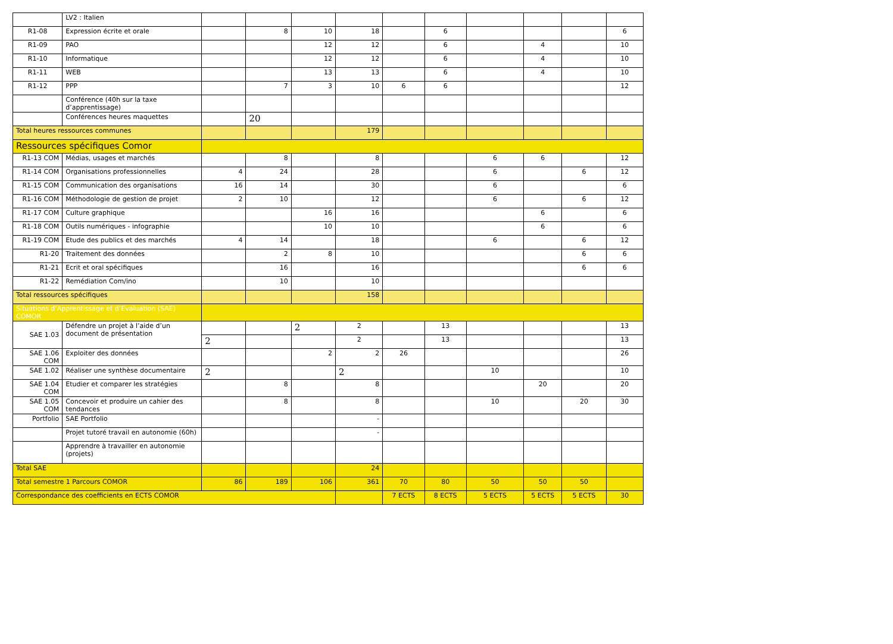| | LV2 : Italien | | | | | | | | | | |
| R1-08 | Expression écrite et orale | | 8 | 10 | 18 | | 6 | | | | 6 |
| R1-09 | PAO | | | 12 | 12 | | 6 | | 4 | | 10 |
| R1-10 | Informatique | | | 12 | 12 | | 6 | | 4 | | 10 |
| R1-11 | WEB | | | 13 | 13 | | 6 | | 4 | | 10 |
| R1-12 | PPP | | 7 | 3 | 10 | 6 | 6 | | | | 12 |
| | Conférence (40h sur la taxe d’apprentissage) | | | | | | | | | | |
| | Conférences heures maquettes | | 20 | | | | | | | | |
| Total heures ressources communes | | | | | 179 | | | | | | |
| Ressources spécifiques Comor | | | | | | | | | | | |
| R1-13 COM | Médias, usages et marchés | | 8 | | 8 | | | 6 | 6 | | 12 |
| R1-14 COM | Organisations professionnelles | 4 | 24 | | 28 | | | 6 | | 6 | 12 |
| R1-15 COM | Communication des organisations | 16 | 14 | | 30 | | | 6 | | | 6 |
| R1-16 COM | Méthodologie de gestion de projet | 2 | 10 | | 12 | | | 6 | | 6 | 12 |
| R1-17 COM | Culture graphique | | | 16 | 16 | | | | 6 | | 6 |
| R1-18 COM | Outils numériques - infographie | | | 10 | 10 | | | | 6 | | 6 |
| R1-19 COM | Etude des publics et des marchés | 4 | 14 | | 18 | | | 6 | | 6 | 12 |
| R1-20 | Traitement des données | | 2 | 8 | 10 | | | | | 6 | 6 |
| R1-21 | Ecrit et oral spécifiques | | 16 | | 16 | | | | | 6 | 6 |
| R1-22 | Remédiation Com/ino | | 10 | | 10 | | | | | | |
| Total ressources spécifiques | | | | | 158 | | | | | | |
| Situations d’Apprentissage et d’Evaluation (SAE) COMOR | | | | | | | | | | | |
| SAE 1.03 | Défendre un projet à l’aide d’un document de présentation | | | 2 | 2 | | 13 | | | | 13 |
| | | 2 | | | 2 | | 13 | | | | 13 |
| SAE 1.06 COM | Exploiter des données | | | 2 | 2 | 26 | | | | | 26 |
| SAE 1.02 | Réaliser une synthèse documentaire | 2 | | | 2 | | | 10 | | | 10 |
| SAE 1.04 COM | Etudier et comparer les stratégies | | 8 | | 8 | | | | 20 | | 20 |
| SAE 1.05 COM | Concevoir et produire un cahier des tendances | | 8 | | 8 | | | 10 | | 20 | 30 |
| Portfolio | SAE Portfolio | | | | - | | | | | | |
| | Projet tutoré travail en autonomie (60h) | | | | - | | | | | | |
| | Apprendre à travailler en autonomie (projets) | | | | | | | | | | |
| Total SAE | | | | | 24 | | | | | | |
| Total semestre 1 Parcours COMOR | | 86 | 189 | 106 | 361 | 70 | 80 | 50 | 50 | 50 | |
| Correspondance des coefficients en ECTS COMOR | | | | | | 7 ECTS | 8 ECTS | 5 ECTS | 5 ECTS | 5 ECTS | 30 |